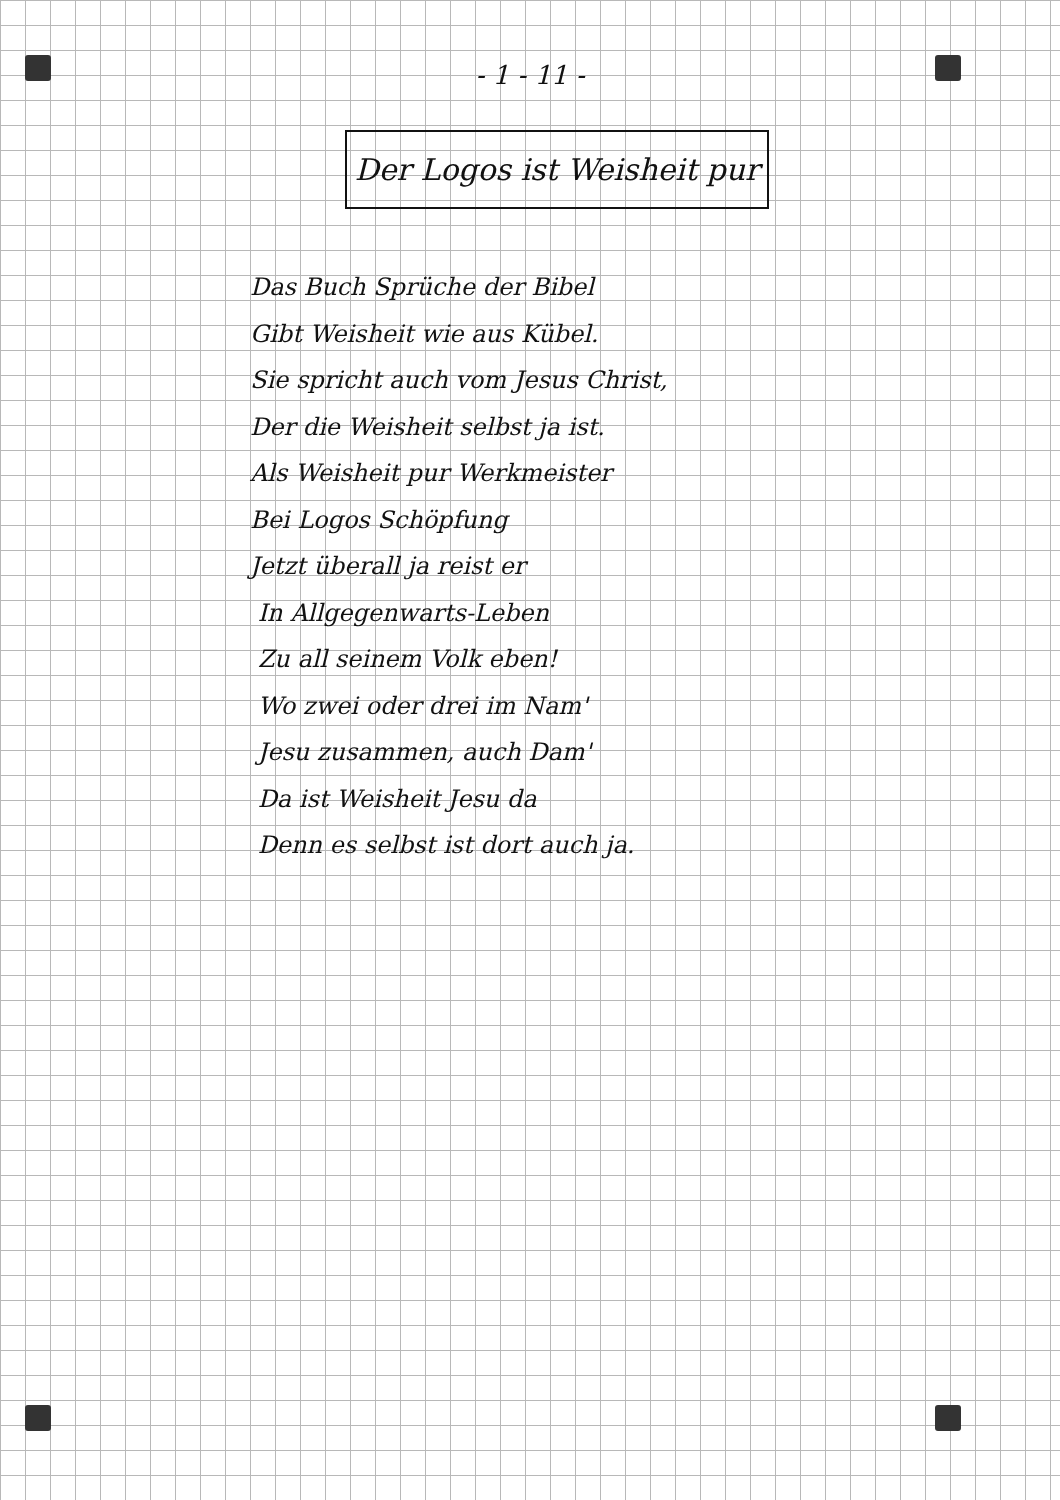- 1 - 11 -
Der Logos ist Weisheit pur
Das Buch Sprüche der Bibel
Gibt Weisheit wie aus Kübel.
Sie spricht auch vom Jesus Christ,
Der die Weisheit selbst ja ist.
Als Weisheit pur Werkmeister
Bei Logos Schöpfung
Jetzt überall ja reist er
In Allgegenwarts-Leben
Zu all seinem Volk eben!
Wo zwei oder drei im Nam'
Jesu zusammen, auch Dam'
Da ist Weisheit Jesu da
Denn es selbst ist dort auch ja.